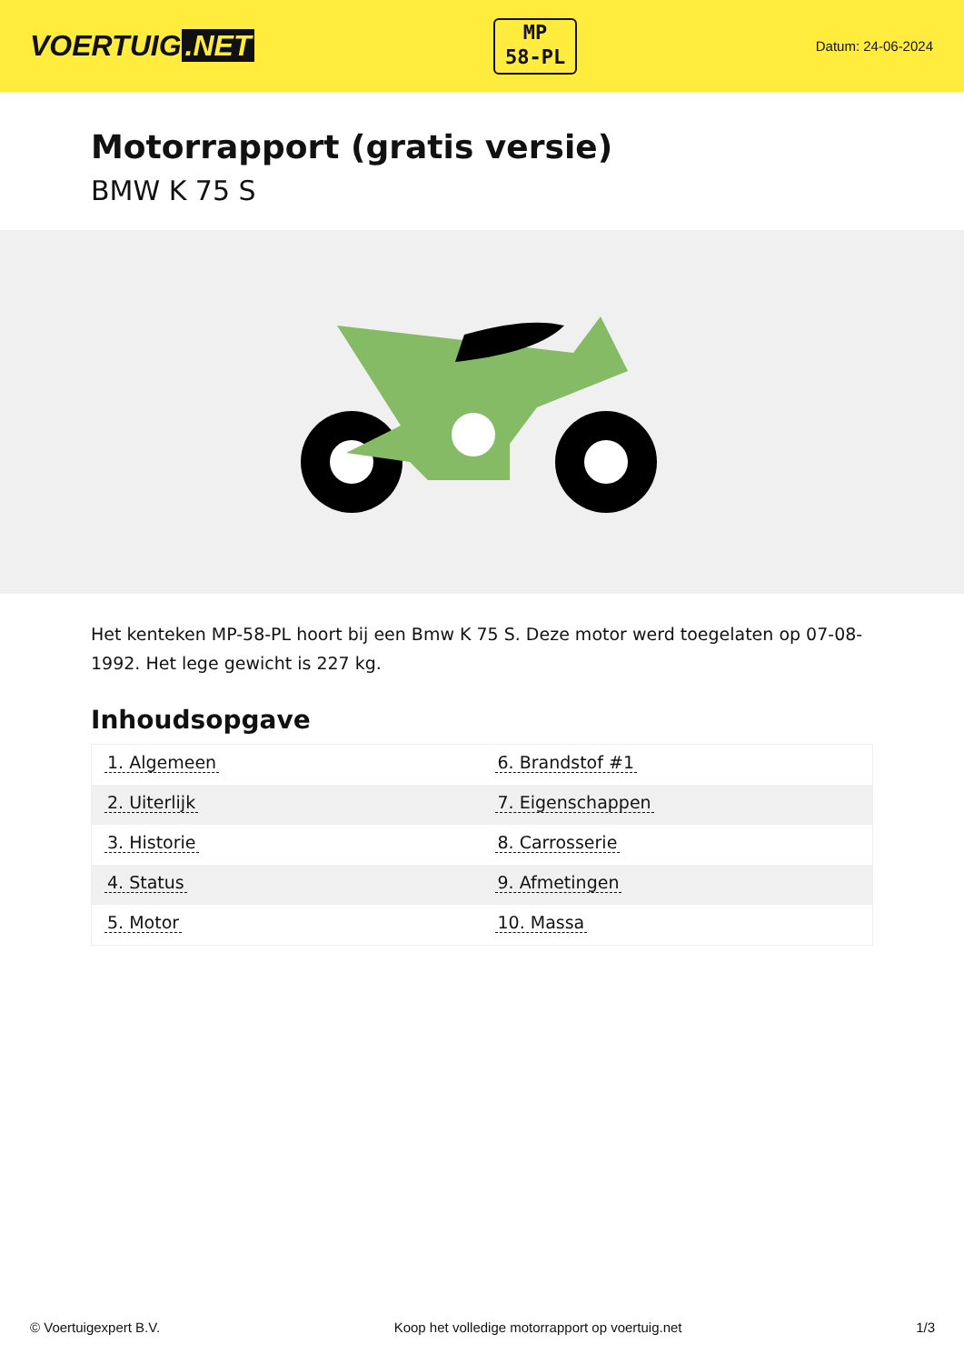VOERTUIG.NET
MP
58-PL
Datum: 24-06-2024
Motorrapport (gratis versie)
BMW K 75 S
Het kenteken MP-58-PL hoort bij een Bmw K 75 S. Deze motor werd toegelaten op 07-08-1992. Het lege gewicht is 227 kg.
Inhoudsopgave
| 1. Algemeen | 6. Brandstof #1 |
| 2. Uiterlijk | 7. Eigenschappen |
| 3. Historie | 8. Carrosserie |
| 4. Status | 9. Afmetingen |
| 5. Motor | 10. Massa |
© Voertuigexpert B.V. Koop het volledige motorrapport op voertuig.net 1/3